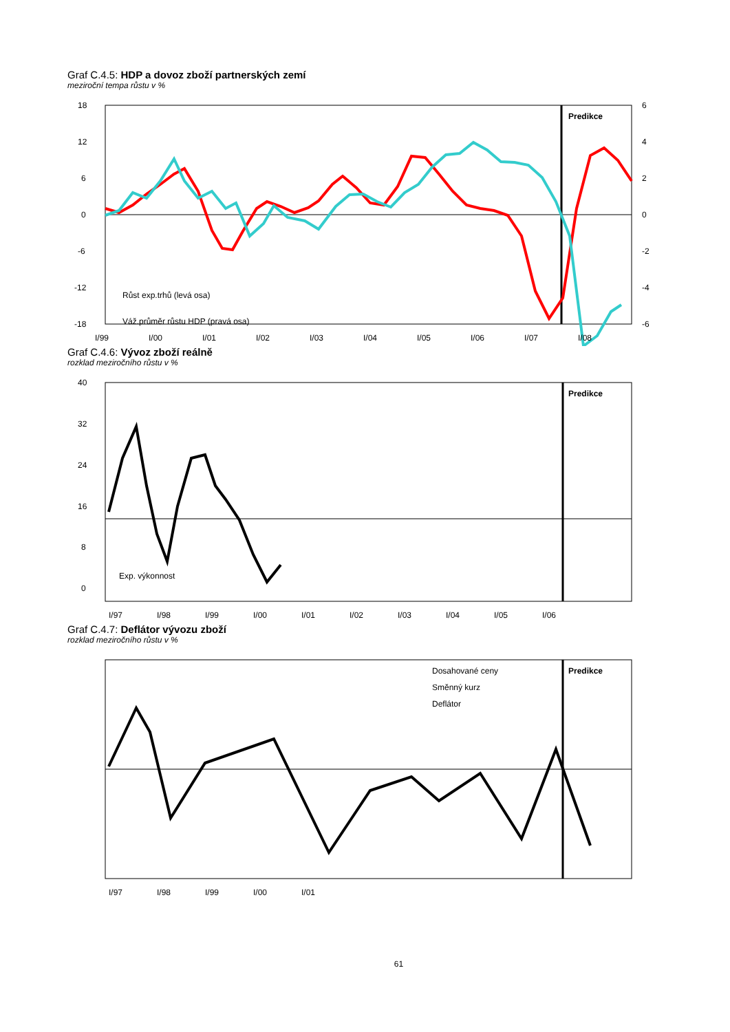Graf C.4.5: HDP a dovoz zboží partnerských zemí
meziroční tempa růstu v %
Predikce
18
12
6
0
-6
-12
-18
6
4
2
0
-2
-4
-6
Růst exp.trhů (levá osa)
Váž.průměr růstu HDP (pravá osa)
I/99
I/00
I/01
I/02
I/03
I/04
I/05
I/06
I/07
I/08
Graf C.4.6: Vývoz zboží reálně
rozklad meziročního růstu v %
Predikce
40
32
24
16
8
0
Exp. výkonnost
I/97
I/98
I/99
I/00
I/01
I/02
I/03
I/04
I/05
I/06
Graf C.4.7: Deflátor vývozu zboží
rozklad meziročního růstu v %
Predikce
Dosahované ceny
Směnný kurz
Deflátor
I/97
I/98
I/99
I/00
I/01
61